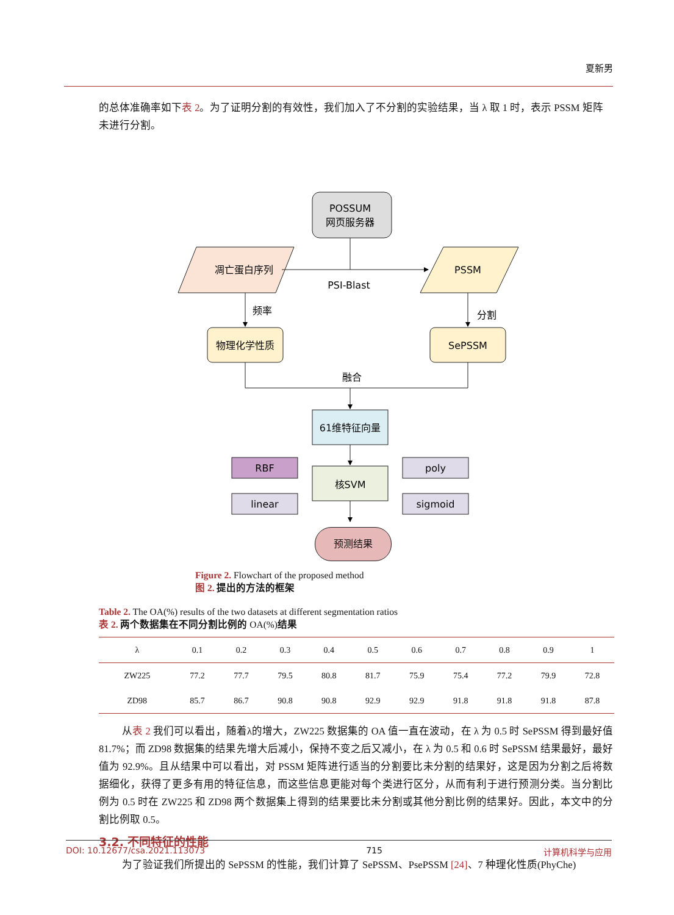夏新男
的总体准确率如下表 2。为了证明分割的有效性，我们加入了不分割的实验结果，当 λ 取 1 时，表示 PSSM 矩阵未进行分割。
POSSUM
网页服务器
凋亡蛋白序列
PSSM
PSI-Blast
频率
分割
物理化学性质
SePSSM
融合
61维特征向量
核SVM
RBF
linear
poly
sigmoid
预测结果
Figure 2. Flowchart of the proposed method
图 2. 提出的方法的框架
Table 2. The OA(%) results of the two datasets at different segmentation ratios
表 2. 两个数据集在不同分割比例的 OA(%)结果
| λ | 0.1 | 0.2 | 0.3 | 0.4 | 0.5 | 0.6 | 0.7 | 0.8 | 0.9 | 1 |
| --- | --- | --- | --- | --- | --- | --- | --- | --- | --- | --- |
| ZW225 | 77.2 | 77.7 | 79.5 | 80.8 | 81.7 | 75.9 | 75.4 | 77.2 | 79.9 | 72.8 |
| ZD98 | 85.7 | 86.7 | 90.8 | 90.8 | 92.9 | 92.9 | 91.8 | 91.8 | 91.8 | 87.8 |
从表 2 我们可以看出，随着λ的增大，ZW225 数据集的 OA 值一直在波动，在 λ 为 0.5 时 SePSSM 得到最好值 81.7%；而 ZD98 数据集的结果先增大后减小，保持不变之后又减小，在 λ 为 0.5 和 0.6 时 SePSSM 结果最好，最好值为 92.9%。且从结果中可以看出，对 PSSM 矩阵进行适当的分割要比未分割的结果好，这是因为分割之后将数据细化，获得了更多有用的特征信息，而这些信息更能对每个类进行区分，从而有利于进行预测分类。当分割比例为 0.5 时在 ZW225 和 ZD98 两个数据集上得到的结果要比未分割或其他分割比例的结果好。因此，本文中的分割比例取 0.5。
3.2. 不同特征的性能
为了验证我们所提出的 SePSSM 的性能，我们计算了 SePSSM、PsePSSM [24]、7 种理化性质(PhyChe)
DOI: 10.12677/csa.2021.113073 715 计算机科学与应用